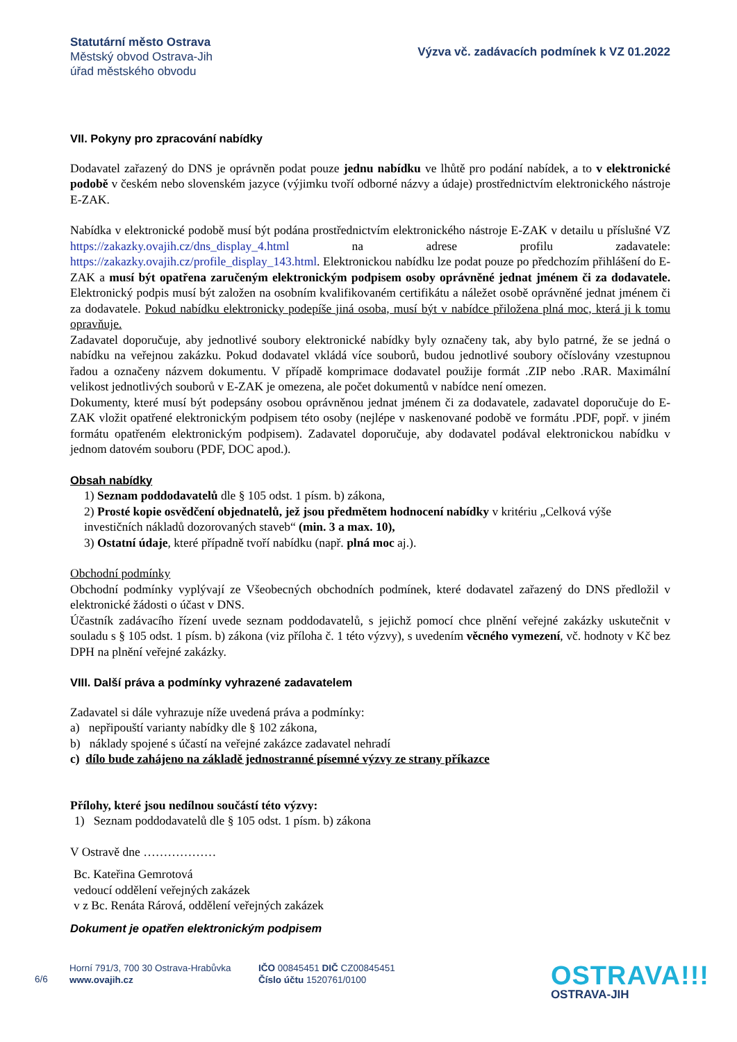Statutární město Ostrava
Městský obvod Ostrava-Jih
úřad městského obvodu
Výzva vč. zadávacích podmínek k VZ 01.2022
VII. Pokyny pro zpracování nabídky
Dodavatel zařazený do DNS je oprávněn podat pouze jednu nabídku ve lhůtě pro podání nabídek, a to v elektronické podobě v českém nebo slovenském jazyce (výjimku tvoří odborné názvy a údaje) prostřednictvím elektronického nástroje E-ZAK.
Nabídka v elektronické podobě musí být podána prostřednictvím elektronického nástroje E-ZAK v detailu u příslušné VZ https://zakazky.ovajih.cz/dns_display_4.html na adrese profilu zadavatele: https://zakazky.ovajih.cz/profile_display_143.html. Elektronickou nabídku lze podat pouze po předchozím přihlášení do E-ZAK a musí být opatřena zaručeným elektronickým podpisem osoby oprávněné jednat jménem či za dodavatele. Elektronický podpis musí být založen na osobním kvalifikovaném certifikátu a náležet osobě oprávněné jednat jménem či za dodavatele. Pokud nabídku elektronicky podepíše jiná osoba, musí být v nabídce přiložena plná moc, která ji k tomu opravňuje.
Zadavatel doporučuje, aby jednotlivé soubory elektronické nabídky byly označeny tak, aby bylo patrné, že se jedná o nabídku na veřejnou zakázku. Pokud dodavatel vkládá více souborů, budou jednotlivé soubory očíslovány vzestupnou řadou a označeny názvem dokumentu. V případě komprimace dodavatel použije formát .ZIP nebo .RAR. Maximální velikost jednotlivých souborů v E-ZAK je omezena, ale počet dokumentů v nabídce není omezen.
Dokumenty, které musí být podepsány osobou oprávněnou jednat jménem či za dodavatele, zadavatel doporučuje do E-ZAK vložit opatřené elektronickým podpisem této osoby (nejlépe v naskenované podobě ve formátu .PDF, popř. v jiném formátu opatřeném elektronickým podpisem). Zadavatel doporučuje, aby dodavatel podával elektronickou nabídku v jednom datovém souboru (PDF, DOC apod.).
Obsah nabídky
1) Seznam poddodavatelů dle § 105 odst. 1 písm. b) zákona,
2) Prosté kopie osvědčení objednatelů, jež jsou předmětem hodnocení nabídky v kritériu „Celková výše investičních nákladů dozorovaných staveb“ (min. 3 a max. 10),
3) Ostatní údaje, které případně tvoří nabídku (např. plná moc aj.).
Obchodní podmínky
Obchodní podmínky vyplývají ze Všeobecných obchodních podmínek, které dodavatel zařazený do DNS předložil v elektronické žádosti o účast v DNS.
Účastník zadávacího řízení uvede seznam poddodavatelů, s jejichž pomocí chce plnění veřejné zakázky uskutečnit v souladu s § 105 odst. 1 písm. b) zákona (viz příloha č. 1 této výzvy), s uvedením věcného vymezení, vč. hodnoty v Kč bez DPH na plnění veřejné zakázky.
VIII. Další práva a podmínky vyhrazené zadavatelem
Zadavatel si dále vyhrazuje níže uvedená práva a podmínky:
a) nepřipouští varianty nabídky dle § 102 zákona,
b) náklady spojené s účastí na veřejné zakázce zadavatel nehradí
c) dílo bude zahájeno na základě jednostranné písemné výzvy ze strany příkazce
Přílohy, které jsou nedílnou součástí této výzvy:
1) Seznam poddodavatelů dle § 105 odst. 1 písm. b) zákona
V Ostravě dne ………………
Bc. Kateřina Gemrotová
vedoucí oddělení veřejných zakázek
v z Bc. Renáta Rárová, oddělení veřejných zakázek
Dokument je opatřen elektronickým podpisem
6/6
Horní 791/3, 700 30 Ostrava-Hrabůvka
www.ovajih.cz
IČO 00845451 DIČ CZ00845451
Číslo účtu 1520761/0100
OSTRAVA!!!
OSTRAVA-JIH